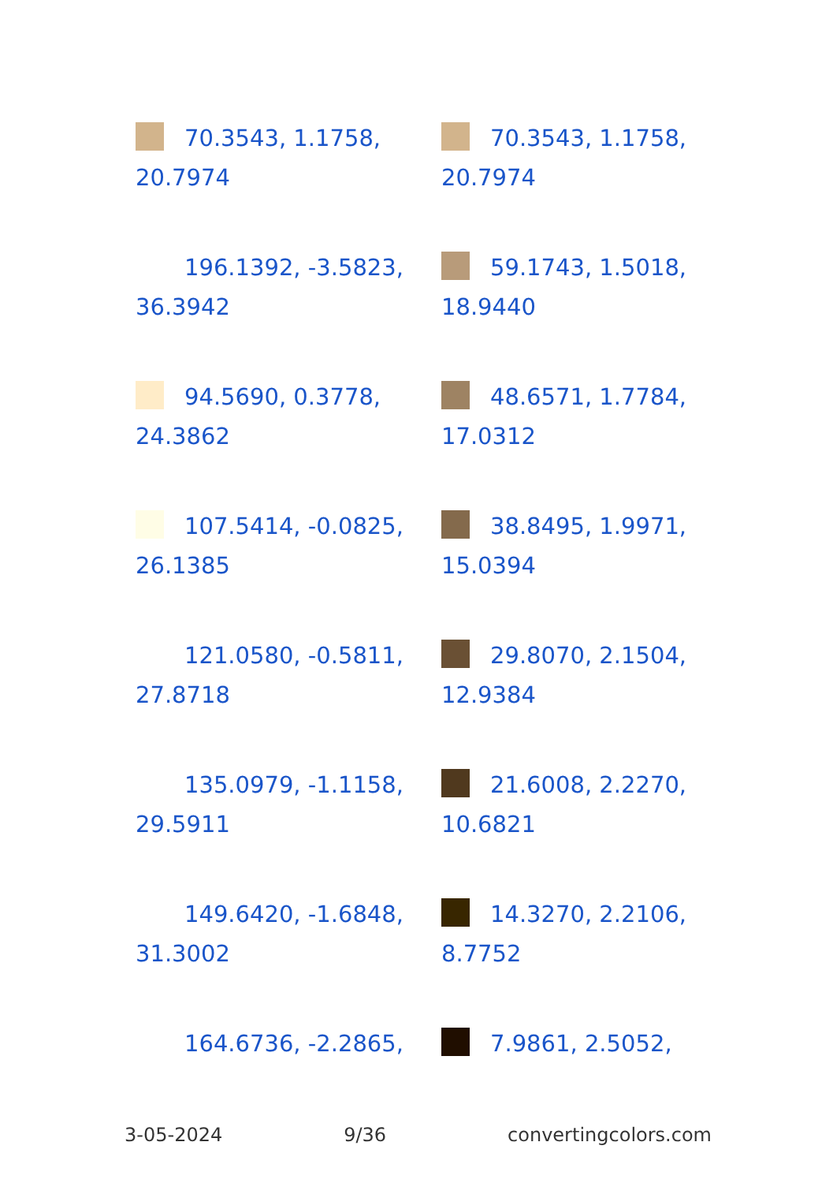70.3543, 1.1758,
20.7974
70.3543, 1.1758,
20.7974
196.1392, -3.5823,
36.3942
59.1743, 1.5018,
18.9440
94.5690, 0.3778,
24.3862
48.6571, 1.7784,
17.0312
107.5414, -0.0825,
26.1385
38.8495, 1.9971,
15.0394
121.0580, -0.5811,
27.8718
29.8070, 2.1504,
12.9384
135.0979, -1.1158,
29.5911
21.6008, 2.2270,
10.6821
149.6420, -1.6848,
31.3002
14.3270, 2.2106,
8.7752
164.6736, -2.2865,
7.9861, 2.5052,
3-05-2024 9/36 convertingcolors.com